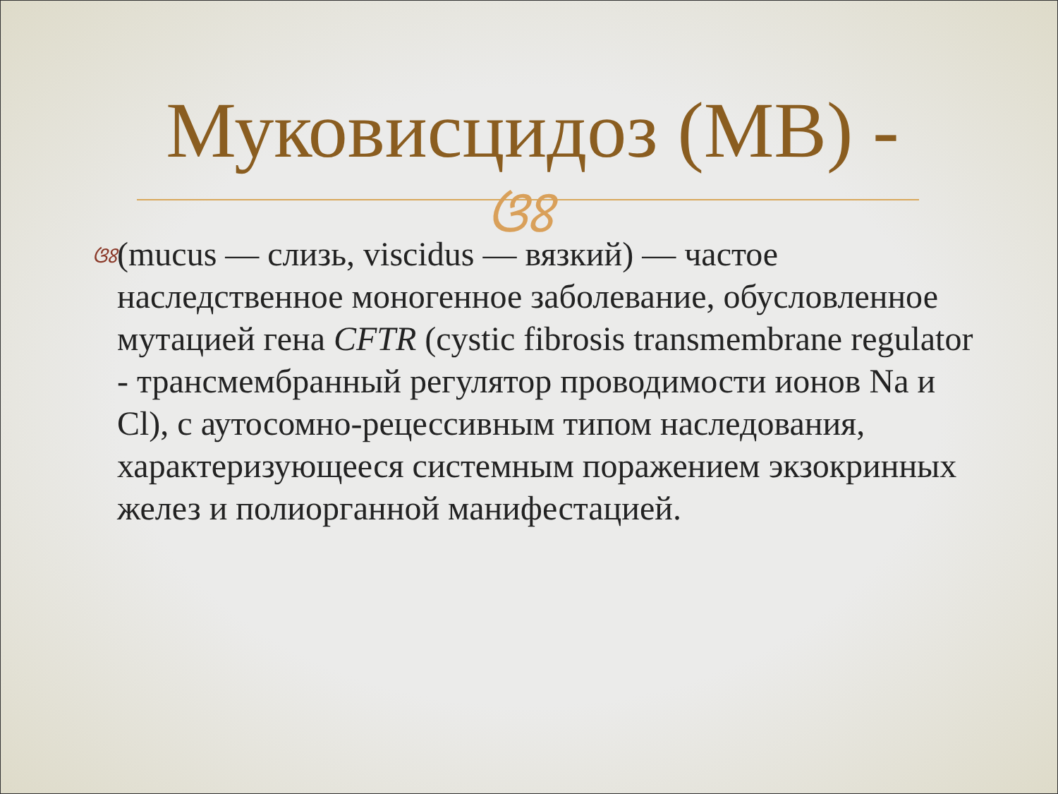Муковисцидоз (МВ) -
ଓଃ
ଓଃ
(mucus — слизь, viscidus — вязкий) — частое наследственное моногенное заболевание, обусловленное мутацией гена CFTR (cystic fibrosis transmembrane regulator - трансмембранный регулятор проводимости ионов Na и Cl), с аутосомно-рецессивным типом наследования, характеризующееся системным поражением экзокринных желез и полиорганной манифестацией.